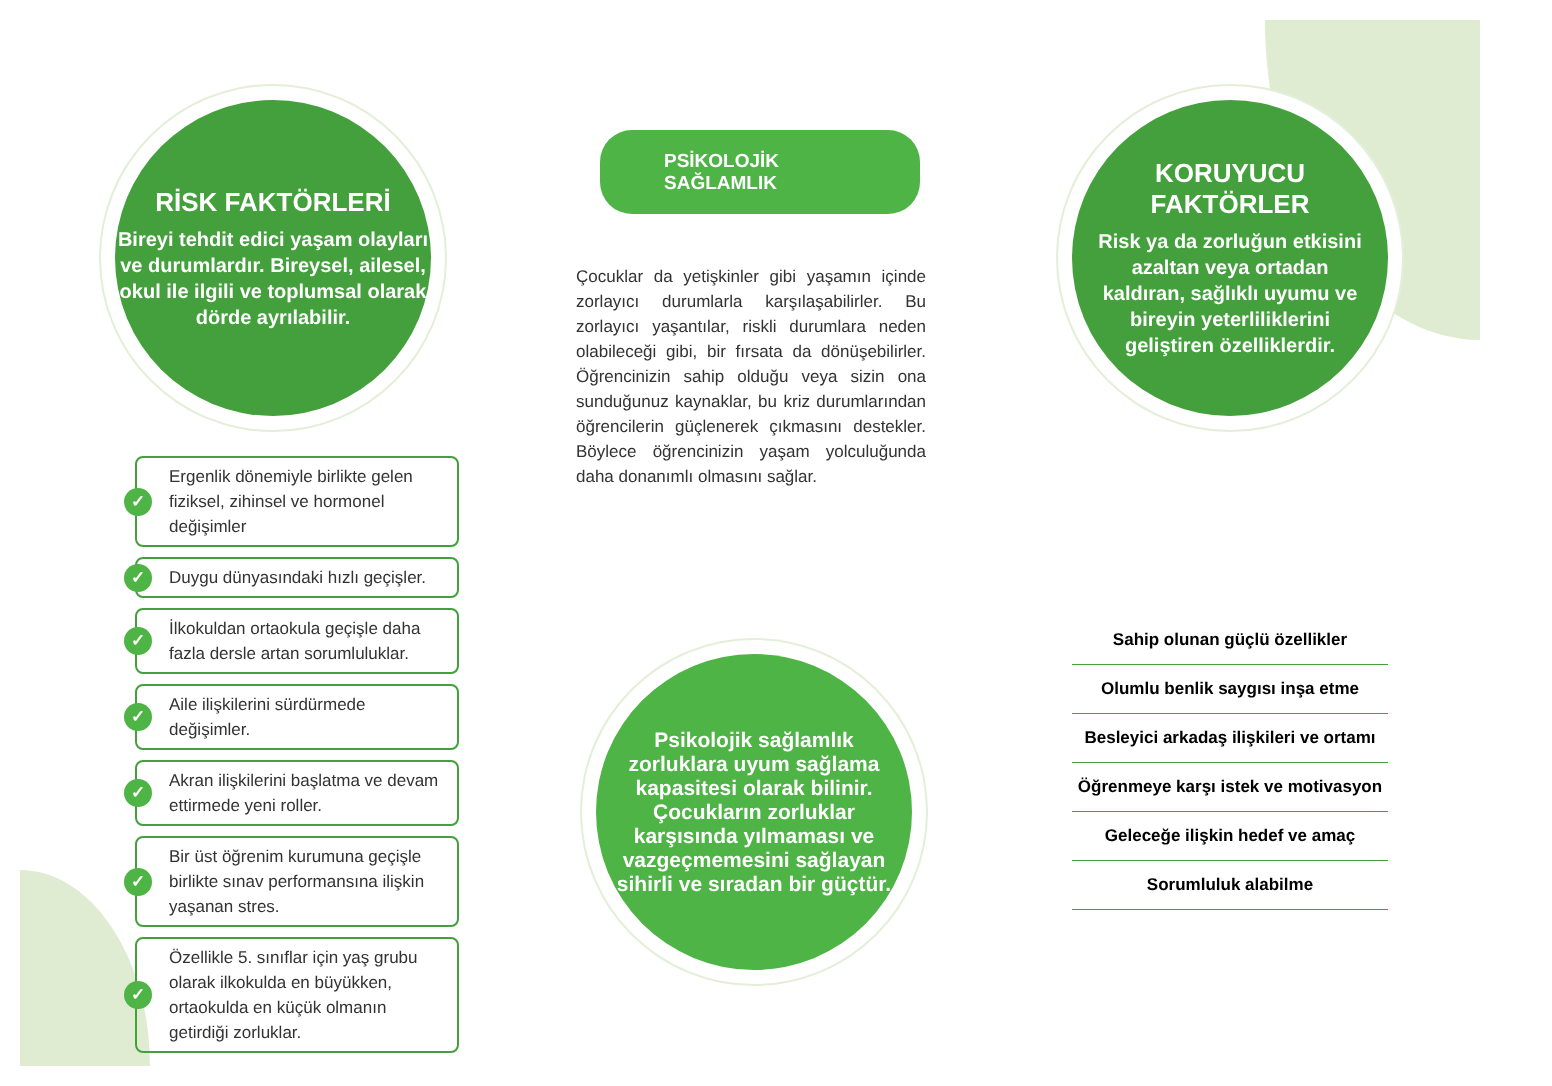RİSK FAKTÖRLERİ
Bireyi tehdit edici yaşam olayları ve durumlardır. Bireysel, ailesel, okul ile ilgili ve toplumsal olarak dörde ayrılabilir.
✓ Ergenlik dönemiyle birlikte gelen fiziksel, zihinsel ve hormonel değişimler
✓ Duygu dünyasındaki hızlı geçişler.
✓ İlkokuldan ortaokula geçişle daha fazla dersle artan sorumluluklar.
✓ Aile ilişkilerini sürdürmede değişimler.
✓ Akran ilişkilerini başlatma ve devam ettirmede yeni roller.
✓ Bir üst öğrenim kurumuna geçişle birlikte sınav performansına ilişkin yaşanan stres.
✓ Özellikle 5. sınıflar için yaş grubu olarak ilkokulda en büyükken, ortaokulda en küçük olmanın getirdiği zorluklar.
PSİKOLOJİK SAĞLAMLIK
Çocuklar da yetişkinler gibi yaşamın içinde zorlayıcı durumlarla karşılaşabilirler. Bu zorlayıcı yaşantılar, riskli durumlara neden olabileceği gibi, bir fırsata da dönüşebilirler. Öğrencinizin sahip olduğu veya sizin ona sunduğunuz kaynaklar, bu kriz durumlarından öğrencilerin güçlenerek çıkmasını destekler. Böylece öğrencinizin yaşam yolculuğunda daha donanımlı olmasını sağlar.
Psikolojik sağlamlık zorluklara uyum sağlama kapasitesi olarak bilinir. Çocukların zorluklar karşısında yılmaması ve vazgeçmemesini sağlayan sihirli ve sıradan bir güçtür.
KORUYUCU
FAKTÖRLER
Risk ya da zorluğun etkisini azaltan veya ortadan kaldıran, sağlıklı uyumu ve bireyin yeterliliklerini geliştiren özelliklerdir.
Sahip olunan güçlü özellikler
Olumlu benlik saygısı inşa etme
Besleyici arkadaş ilişkileri ve ortamı
Öğrenmeye karşı istek ve motivasyon
Geleceğe ilişkin hedef ve amaç
Sorumluluk alabilme